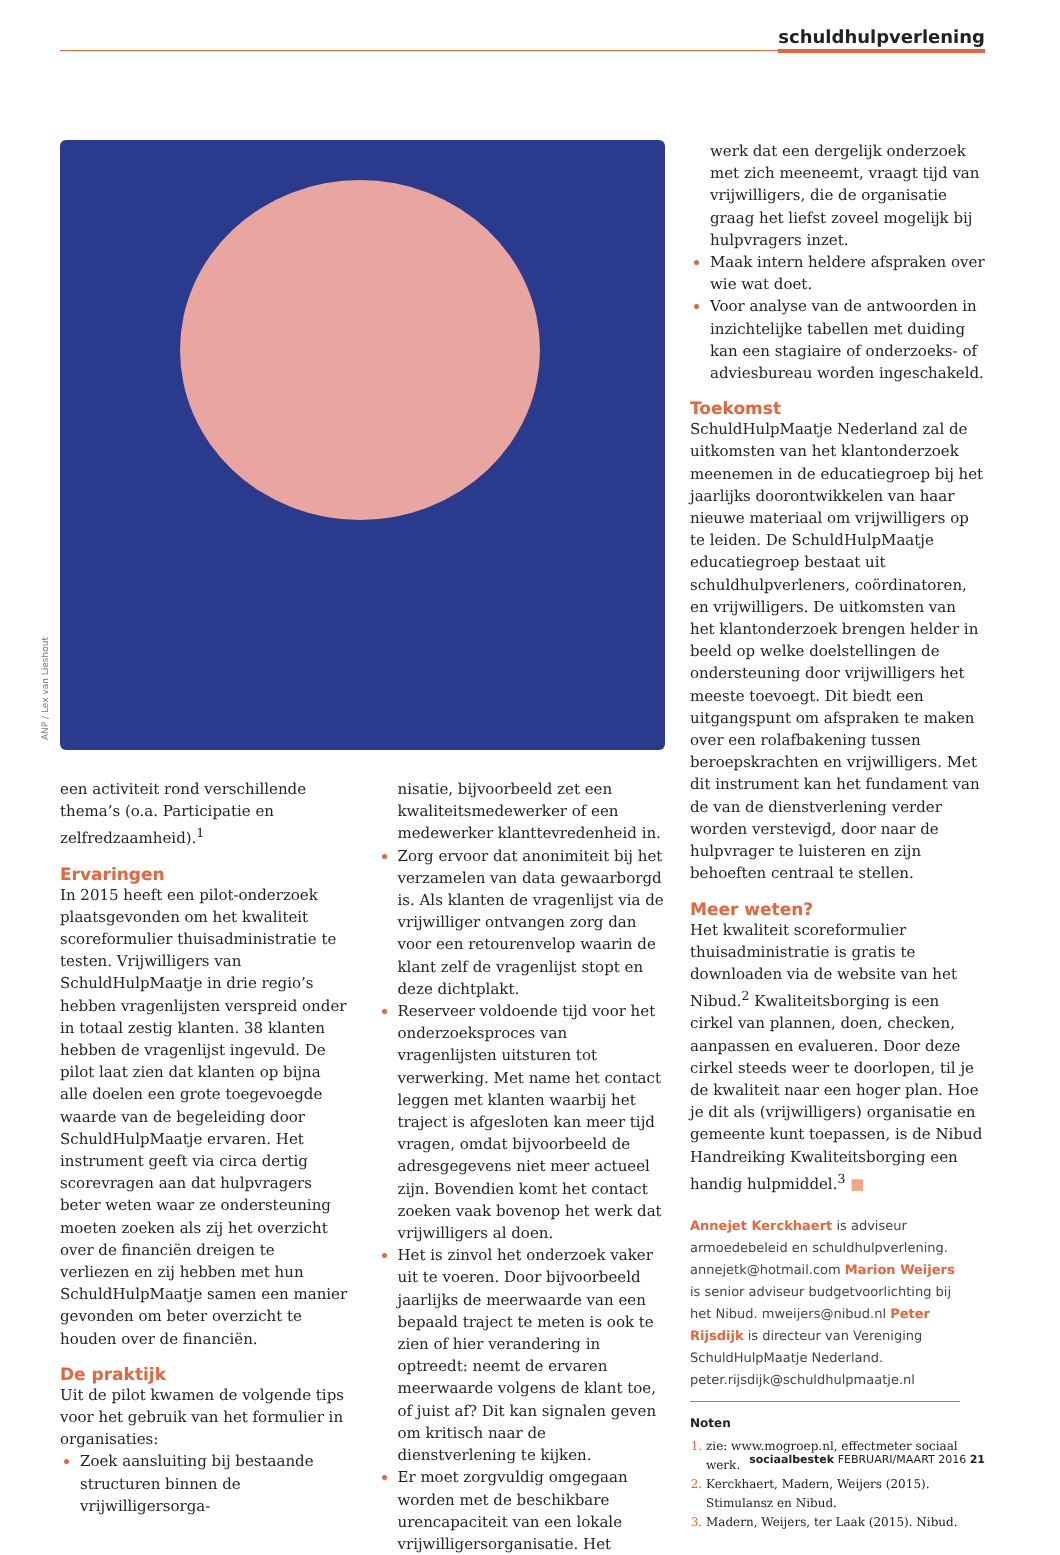schuldhulpverlening
ANP / Lex van Lieshout
een activiteit rond verschillende thema’s (o.a. Participatie en zelfredzaamheid).<sup>1</sup>
Ervaringen
In 2015 heeft een pilot-onderzoek plaatsgevonden om het kwaliteit scoreformulier thuisadministratie te testen. Vrijwilligers van SchuldHulpMaatje in drie regio’s hebben vragenlijsten verspreid onder in totaal zestig klanten. 38 klanten hebben de vragenlijst ingevuld. De pilot laat zien dat klanten op bijna alle doelen een grote toegevoegde waarde van de begeleiding door SchuldHulpMaatje ervaren. Het instrument geeft via circa dertig scorevragen aan dat hulpvragers beter weten waar ze ondersteuning moeten zoeken als zij het overzicht over de financiën dreigen te verliezen en zij hebben met hun SchuldHulpMaatje samen een manier gevonden om beter overzicht te houden over de financiën.
De praktijk
Uit de pilot kwamen de volgende tips voor het gebruik van het formulier in organisaties:
Zoek aansluiting bij bestaande structuren binnen de vrijwilligersorga-
nisatie, bijvoorbeeld zet een kwaliteitsmedewerker of een medewerker klanttevredenheid in.
Zorg ervoor dat anonimiteit bij het verzamelen van data gewaarborgd is. Als klanten de vragenlijst via de vrijwilliger ontvangen zorg dan voor een retourenvelop waarin de klant zelf de vragenlijst stopt en deze dichtplakt.
Reserveer voldoende tijd voor het onderzoeksproces van vragenlijsten uitsturen tot verwerking. Met name het contact leggen met klanten waarbij het traject is afgesloten kan meer tijd vragen, omdat bijvoorbeeld de adresgegevens niet meer actueel zijn. Bovendien komt het contact zoeken vaak bovenop het werk dat vrijwilligers al doen.
Het is zinvol het onderzoek vaker uit te voeren. Door bijvoorbeeld jaarlijks de meerwaarde van een bepaald traject te meten is ook te zien of hier verandering in optreedt: neemt de ervaren meerwaarde volgens de klant toe, of juist af? Dit kan signalen geven om kritisch naar de dienstverlening te kijken.
Er moet zorgvuldig omgegaan worden met de beschikbare urencapaciteit van een lokale vrijwilligersorganisatie. Het
werk dat een dergelijk onderzoek met zich meeneemt, vraagt tijd van vrijwilligers, die de organisatie graag het liefst zoveel mogelijk bij hulpvragers inzet.
Maak intern heldere afspraken over wie wat doet.
Voor analyse van de antwoorden in inzichtelijke tabellen met duiding kan een stagiaire of onderzoeks- of adviesbureau worden ingeschakeld.
Toekomst
SchuldHulpMaatje Nederland zal de uitkomsten van het klantonderzoek meenemen in de educatiegroep bij het jaarlijks doorontwikkelen van haar nieuwe materiaal om vrijwilligers op te leiden. De SchuldHulpMaatje educatiegroep bestaat uit schuldhulpverleners, coördinatoren, en vrijwilligers. De uitkomsten van het klantonderzoek brengen helder in beeld op welke doelstellingen de ondersteuning door vrijwilligers het meeste toevoegt. Dit biedt een uitgangspunt om afspraken te maken over een rolafbakening tussen beroepskrachten en vrijwilligers. Met dit instrument kan het fundament van de van de dienstverlening verder worden verstevigd, door naar de hulpvrager te luisteren en zijn behoeften centraal te stellen.
Meer weten?
Het kwaliteit scoreformulier thuisadministratie is gratis te downloaden via de website van het Nibud.<sup>2</sup> Kwaliteitsborging is een cirkel van plannen, doen, checken, aanpassen en evalueren. Door deze cirkel steeds weer te doorlopen, til je de kwaliteit naar een hoger plan. Hoe je dit als (vrijwilligers) organisatie en gemeente kunt toepassen, is de Nibud Handreiking Kwaliteitsborging een handig hulpmiddel.<sup>3</sup> ■
Annejet Kerckhaert is adviseur armoedebeleid en schuldhulpverlening. annejetk@hotmail.com Marion Weijers is senior adviseur budgetvoorlichting bij het Nibud. mweijers@nibud.nl Peter Rijsdijk is directeur van Vereniging SchuldHulpMaatje Nederland. peter.rijsdijk@schuldhulpmaatje.nl
Noten
zie: www.mogroep.nl, effectmeter sociaal werk.
Kerckhaert, Madern, Weijers (2015). Stimulansz en Nibud.
Madern, Weijers, ter Laak (2015). Nibud.
sociaalbestek FEBRUARI/MAART 2016 21